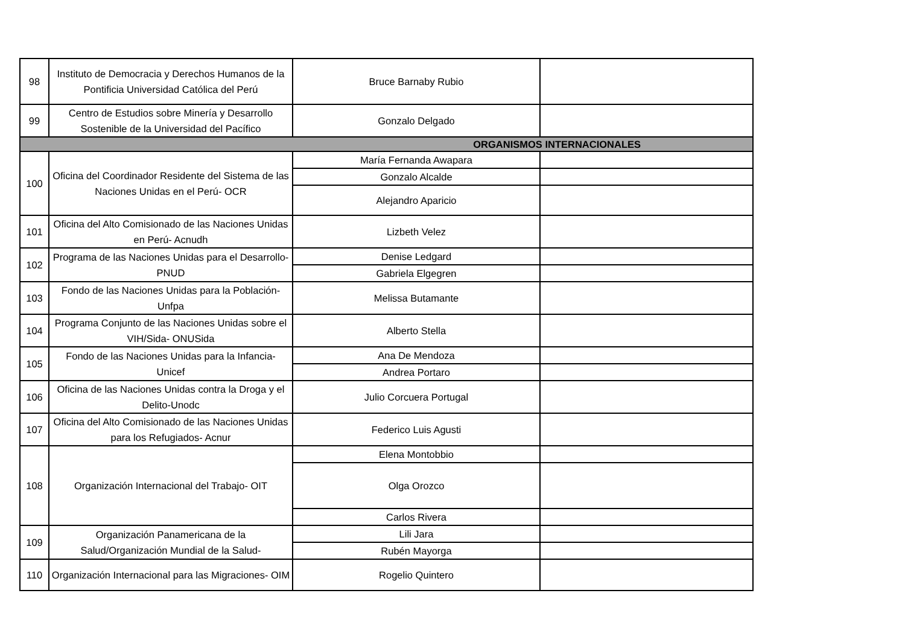| 98 | Instituto de Democracia y Derechos Humanos de la Pontificia Universidad Católica del Perú | Bruce Barnaby Rubio | |
| 99 | Centro de Estudios sobre Minería y Desarrollo Sostenible de la Universidad del Pacífico | Gonzalo Delgado | |
| ORGANISMOS INTERNACIONALES | | | |
| 100 | Oficina del Coordinador Residente del Sistema de las Naciones Unidas en el Perú- OCR | María Fernanda Awapara | |
| | | Gonzalo Alcalde | |
| | | Alejandro Aparicio | |
| 101 | Oficina del Alto Comisionado de las Naciones Unidas en Perú- Acnudh | Lizbeth Velez | |
| 102 | Programa de las Naciones Unidas para el Desarrollo- PNUD | Denise Ledgard | |
| | | Gabriela Elgegren | |
| 103 | Fondo de las Naciones Unidas para la Población- Unfpa | Melissa Butamante | |
| 104 | Programa Conjunto de las Naciones Unidas sobre el VIH/Sida- ONUSida | Alberto Stella | |
| 105 | Fondo de las Naciones Unidas para la Infancia- Unicef | Ana De Mendoza | |
| | | Andrea Portaro | |
| 106 | Oficina de las Naciones Unidas contra la Droga y el Delito-Unodc | Julio Corcuera Portugal | |
| 107 | Oficina del Alto Comisionado de las Naciones Unidas para los Refugiados- Acnur | Federico Luis Agusti | |
| 108 | Organización Internacional del Trabajo- OIT | Elena Montobbio | |
| | | Olga Orozco | |
| | | Carlos Rivera | |
| 109 | Organización Panamericana de la Salud/Organización Mundial de la Salud- | Lili Jara | |
| | | Rubén Mayorga | |
| 110 | Organización Internacional para las Migraciones- OIM | Rogelio Quintero | |